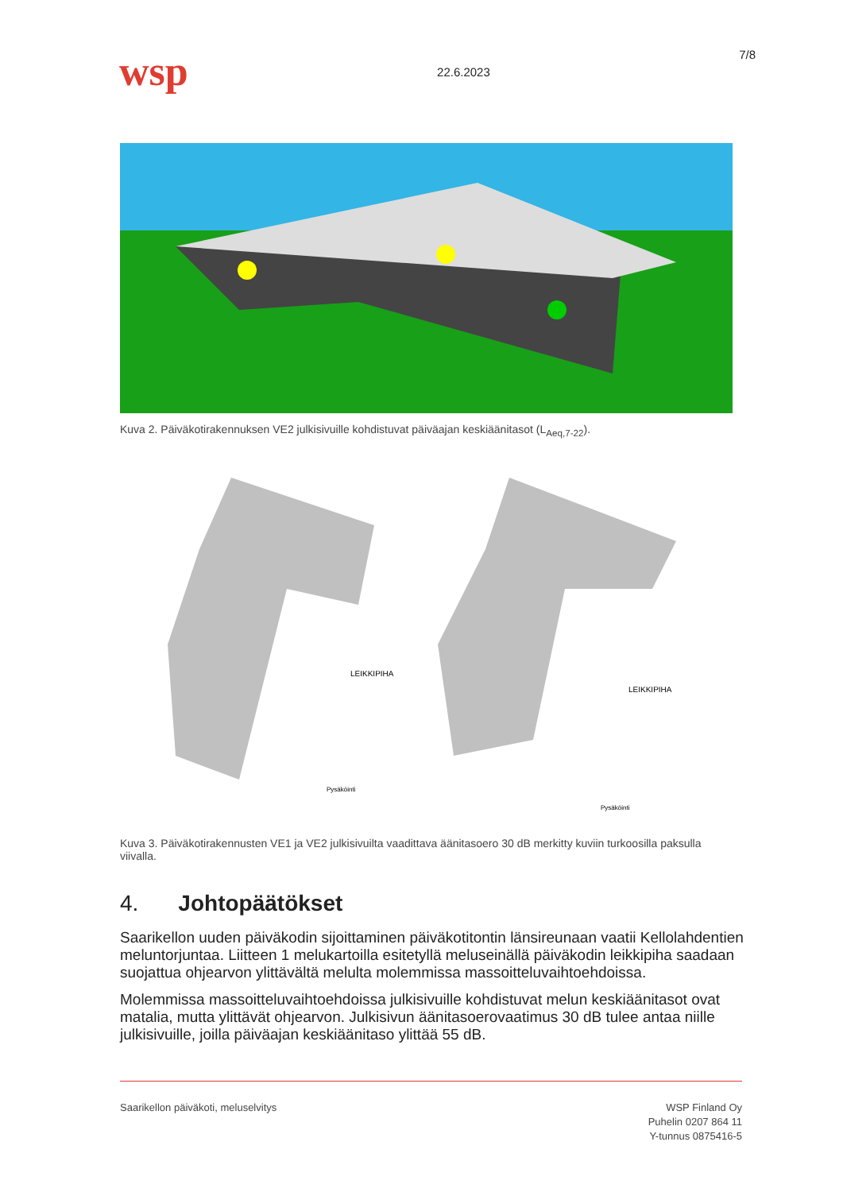wsp
22.6.2023
7/8
Kuva 2. Päiväkotirakennuksen VE2 julkisivuille kohdistuvat päiväajan keskiäänitasot (L<sub>Aeq,7-22</sub>).
LEIKKIPIHA
Pysäköinti
LEIKKIPIHA
Pysäköinti
Kuva 3. Päiväkotirakennusten VE1 ja VE2 julkisivuilta vaadittava äänitasoero 30 dB merkitty kuviin turkoosilla paksulla viivalla.
4. Johtopäätökset
Saarikellon uuden päiväkodin sijoittaminen päiväkotitontin länsireunaan vaatii Kellolah­dentien meluntorjuntaa. Liitteen 1 melukartoilla esitetyllä meluseinällä päiväkodin leikki­piha saadaan suojattua ohjearvon ylittävältä melulta molemmissa massoitteluvaihtoeh­doissa.
Molemmissa massoitteluvaihtoehdoissa julkisivuille kohdistuvat melun keskiäänitasot ovat matalia, mutta ylittävät ohjearvon. Julkisivun äänitasoerovaatimus 30 dB tulee antaa niille julkisivuille, joilla päiväajan keskiäänitaso ylittää 55 dB.
Saarikellon päiväkoti, meluselvitys
WSP Finland Oy
Puhelin 0207 864 11
Y-tunnus 0875416-5